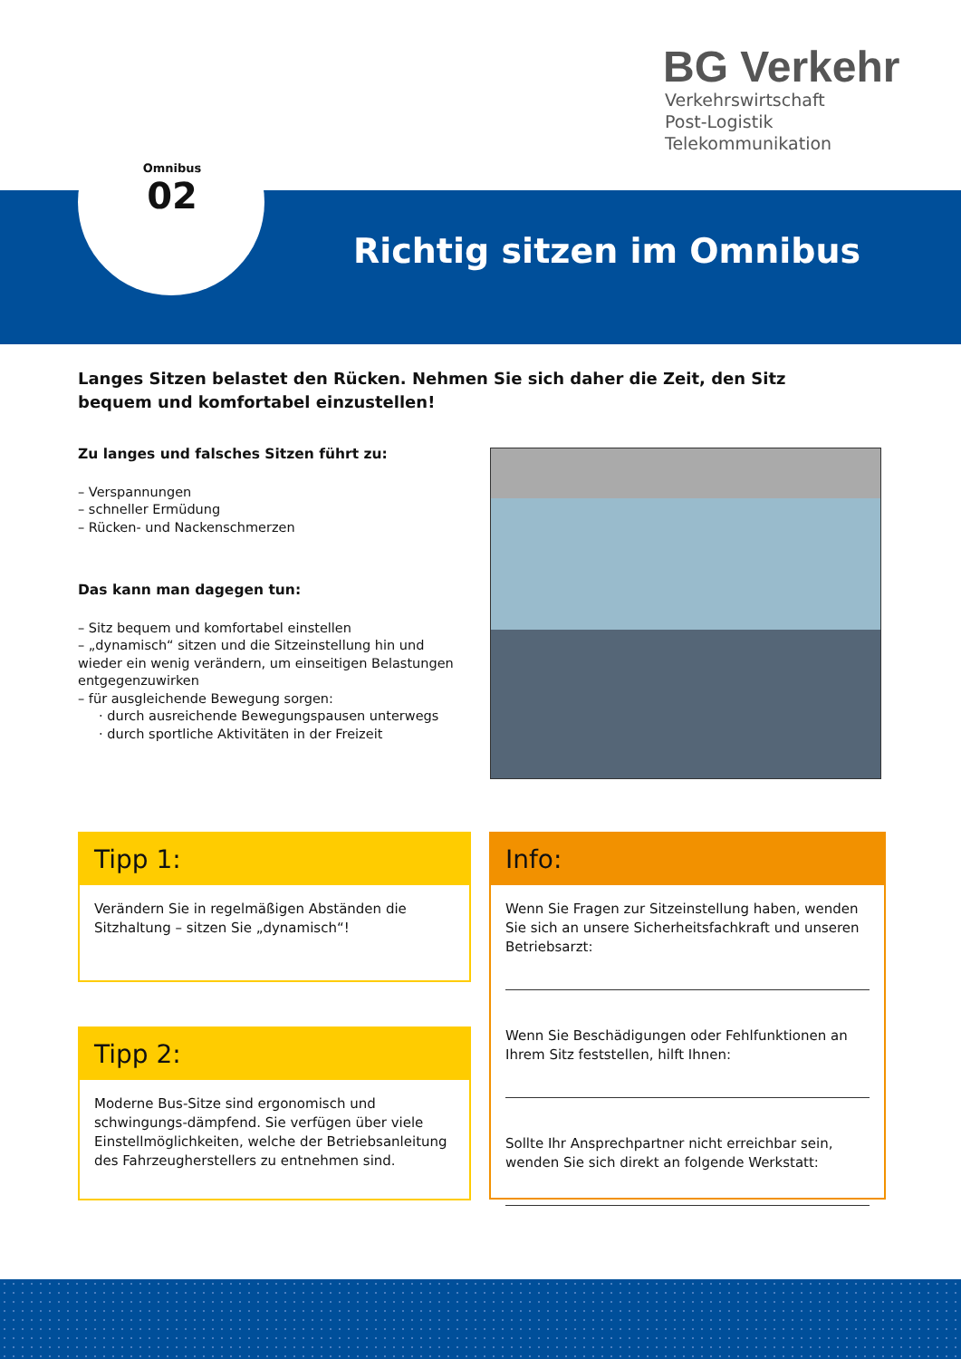BG Verkehr
Verkehrswirtschaft
Post-Logistik
Telekommunikation
Omnibus
02
Richtig sitzen im Omnibus
Langes Sitzen belastet den Rücken. Nehmen Sie sich daher die Zeit, den Sitz bequem und komfortabel einzustellen!
Zu langes und falsches Sitzen führt zu:
– Verspannungen
– schneller Ermüdung
– Rücken- und Nackenschmerzen
Das kann man dagegen tun:
– Sitz bequem und komfortabel einstellen
– „dynamisch“ sitzen und die Sitzeinstellung hin und wieder ein wenig verändern, um einseitigen Belastungen entgegenzuwirken
– für ausgleichende Bewegung sorgen:
· durch ausreichende Bewegungspausen unterwegs
· durch sportliche Aktivitäten in der Freizeit
Tipp 1:
Verändern Sie in regelmäßigen Abständen die Sitzhaltung – sitzen Sie „dynamisch“!
Tipp 2:
Moderne Bus-Sitze sind ergonomisch und schwingungs-dämpfend. Sie verfügen über viele Einstellmöglichkeiten, welche der Betriebsanleitung des Fahrzeugherstellers zu entnehmen sind.
Info:
Wenn Sie Fragen zur Sitzeinstellung haben, wenden Sie sich an unsere Sicherheitsfachkraft und unseren Betriebsarzt:
Wenn Sie Beschädigungen oder Fehlfunktionen an Ihrem Sitz feststellen, hilft Ihnen:
Sollte Ihr Ansprechpartner nicht erreichbar sein, wenden Sie sich direkt an folgende Werkstatt: